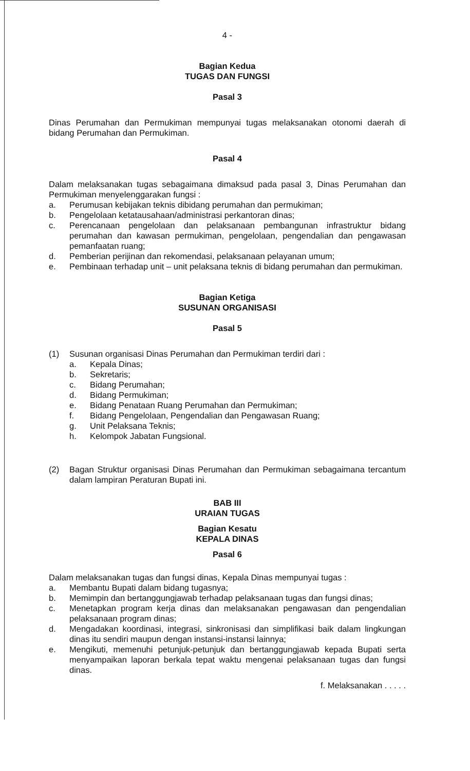4 -
Bagian Kedua
TUGAS DAN FUNGSI
Pasal 3
Dinas Perumahan dan Permukiman mempunyai tugas melaksanakan otonomi daerah di bidang Perumahan dan Permukiman.
Pasal 4
Dalam melaksanakan tugas sebagaimana dimaksud pada pasal 3, Dinas Perumahan dan Permukiman menyelenggarakan fungsi :
a. Perumusan kebijakan teknis dibidang perumahan dan permukiman;
b. Pengelolaan ketatausahaan/administrasi perkantoran dinas;
c. Perencanaan pengelolaan dan pelaksanaan pembangunan infrastruktur bidang perumahan dan kawasan permukiman, pengelolaan, pengendalian dan pengawasan pemanfaatan ruang;
d. Pemberian perijinan dan rekomendasi, pelaksanaan pelayanan umum;
e. Pembinaan terhadap unit – unit pelaksana teknis di bidang perumahan dan permukiman.
Bagian Ketiga
SUSUNAN ORGANISASI
Pasal 5
(1) Susunan organisasi Dinas Perumahan dan Permukiman terdiri dari :
a. Kepala Dinas;
b. Sekretaris;
c. Bidang Perumahan;
d. Bidang Permukiman;
e. Bidang Penataan Ruang Perumahan dan Permukiman;
f. Bidang Pengelolaan, Pengendalian dan Pengawasan Ruang;
g. Unit Pelaksana Teknis;
h. Kelompok Jabatan Fungsional.
(2) Bagan Struktur organisasi Dinas Perumahan dan Permukiman sebagaimana tercantum dalam lampiran Peraturan Bupati ini.
BAB III
URAIAN TUGAS
Bagian Kesatu
KEPALA DINAS
Pasal 6
Dalam melaksanakan tugas dan fungsi dinas, Kepala Dinas mempunyai tugas :
a. Membantu Bupati dalam bidang tugasnya;
b. Memimpin dan bertanggungjawab terhadap pelaksanaan tugas dan fungsi dinas;
c. Menetapkan program kerja dinas dan melaksanakan pengawasan dan pengendalian pelaksanaan program dinas;
d. Mengadakan koordinasi, integrasi, sinkronisasi dan simplifikasi baik dalam lingkungan dinas itu sendiri maupun dengan instansi-instansi lainnya;
e. Mengikuti, memenuhi petunjuk-petunjuk dan bertanggungjawab kepada Bupati serta menyampaikan laporan berkala tepat waktu mengenai pelaksanaan tugas dan fungsi dinas.
f. Melaksanakan . . . . .